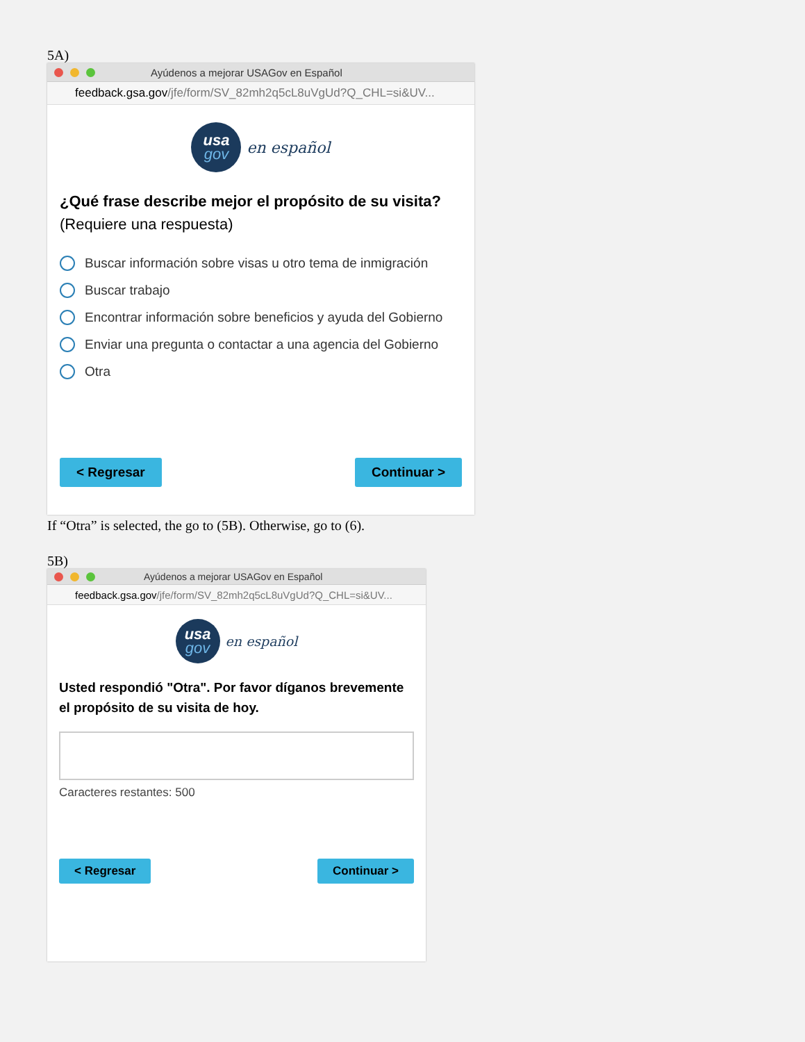5A)
Ayúdenos a mejorar USAGov en Español
feedback.gsa.gov /jfe/form/SV_82mh2q5cL8uVgUd?Q_CHL=si&UV...
usa
gov
en español
¿Qué frase describe mejor el propósito de su visita? (Requiere una respuesta)
Buscar información sobre visas u otro tema de inmigración
Buscar trabajo
Encontrar información sobre beneficios y ayuda del Gobierno
Enviar una pregunta o contactar a una agencia del Gobierno
Otra
< Regresar Continuar >
If “Otra” is selected, the go to (5B). Otherwise, go to (6).
5B)
Ayúdenos a mejorar USAGov en Español
feedback.gsa.gov /jfe/form/SV_82mh2q5cL8uVgUd?Q_CHL=si&UV...
usa
gov
en español
Usted respondió "Otra". Por favor díganos brevemente el propósito de su visita de hoy.
Caracteres restantes: 500
< Regresar Continuar >